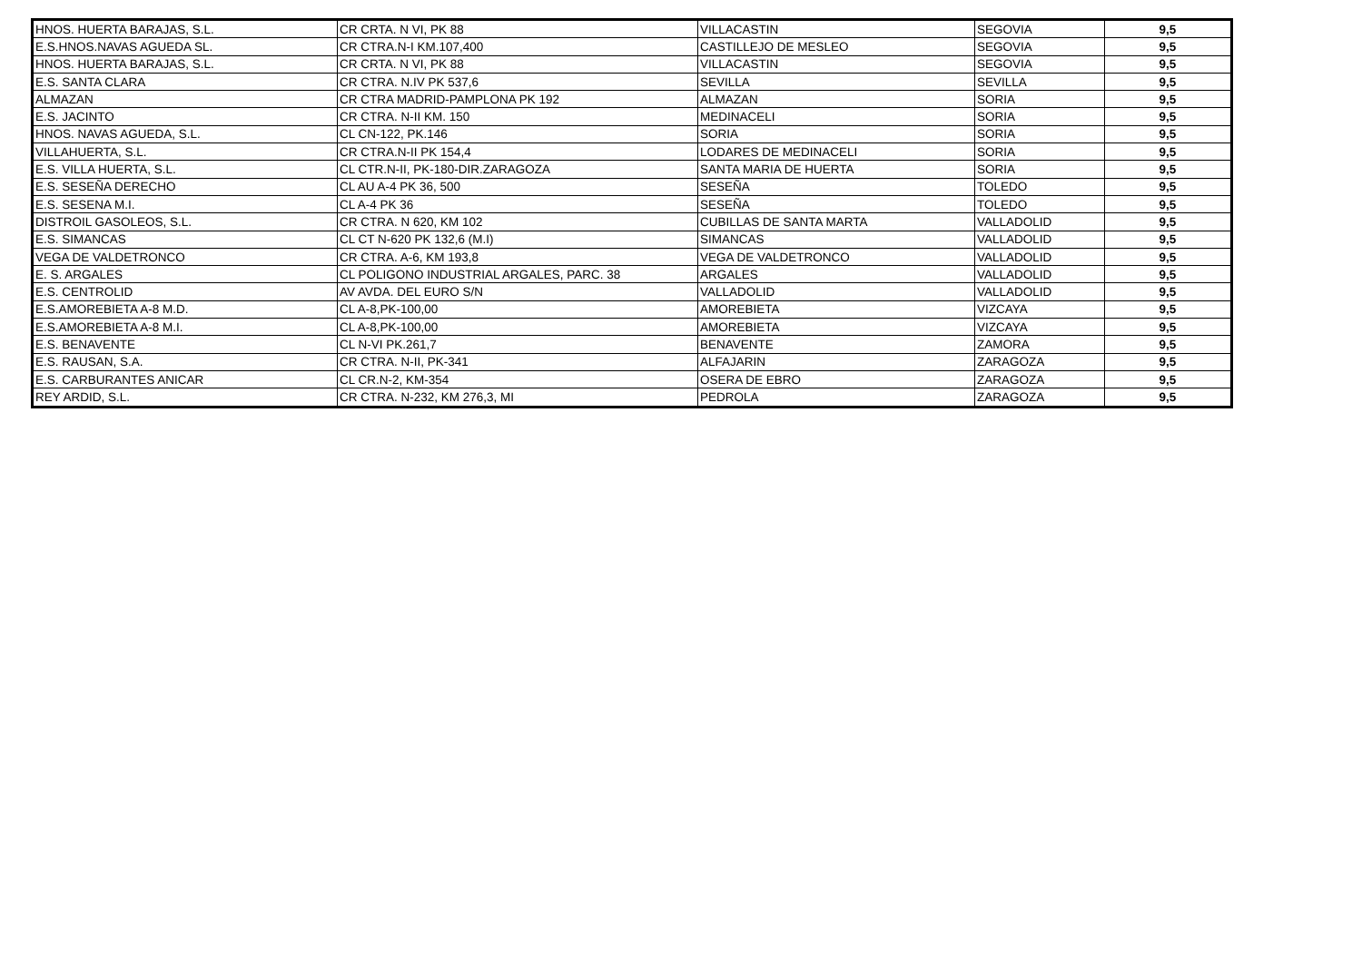| HNOS. HUERTA BARAJAS, S.L. | CR CRTA. N VI, PK 88 | VILLACASTIN | SEGOVIA | 9,5 |
| E.S.HNOS.NAVAS AGUEDA SL. | CR CTRA.N-I KM.107,400 | CASTILLEJO DE MESLEO | SEGOVIA | 9,5 |
| HNOS. HUERTA BARAJAS, S.L. | CR CRTA. N VI, PK 88 | VILLACASTIN | SEGOVIA | 9,5 |
| E.S. SANTA CLARA | CR CTRA. N.IV PK 537,6 | SEVILLA | SEVILLA | 9,5 |
| ALMAZAN | CR CTRA MADRID-PAMPLONA PK 192 | ALMAZAN | SORIA | 9,5 |
| E.S. JACINTO | CR CTRA. N-II KM. 150 | MEDINACELI | SORIA | 9,5 |
| HNOS. NAVAS AGUEDA, S.L. | CL CN-122, PK.146 | SORIA | SORIA | 9,5 |
| VILLAHUERTA, S.L. | CR CTRA.N-II PK 154,4 | LODARES DE MEDINACELI | SORIA | 9,5 |
| E.S. VILLA HUERTA, S.L. | CL CTR.N-II, PK-180-DIR.ZARAGOZA | SANTA MARIA DE HUERTA | SORIA | 9,5 |
| E.S. SESEÑA DERECHO | CL AU A-4 PK 36, 500 | SESEÑA | TOLEDO | 9,5 |
| E.S. SESENA M.I. | CL A-4 PK 36 | SESEÑA | TOLEDO | 9,5 |
| DISTROIL GASOLEOS, S.L. | CR CTRA. N 620, KM 102 | CUBILLAS DE SANTA MARTA | VALLADOLID | 9,5 |
| E.S. SIMANCAS | CL CT N-620 PK 132,6 (M.I) | SIMANCAS | VALLADOLID | 9,5 |
| VEGA DE VALDETRONCO | CR CTRA. A-6, KM 193,8 | VEGA DE VALDETRONCO | VALLADOLID | 9,5 |
| E. S. ARGALES | CL POLIGONO INDUSTRIAL ARGALES, PARC. 38 | ARGALES | VALLADOLID | 9,5 |
| E.S. CENTROLID | AV AVDA. DEL EURO S/N | VALLADOLID | VALLADOLID | 9,5 |
| E.S.AMOREBIETA A-8 M.D. | CL A-8,PK-100,00 | AMOREBIETA | VIZCAYA | 9,5 |
| E.S.AMOREBIETA A-8 M.I. | CL A-8,PK-100,00 | AMOREBIETA | VIZCAYA | 9,5 |
| E.S. BENAVENTE | CL N-VI PK.261,7 | BENAVENTE | ZAMORA | 9,5 |
| E.S. RAUSAN, S.A. | CR CTRA. N-II, PK-341 | ALFAJARIN | ZARAGOZA | 9,5 |
| E.S. CARBURANTES ANICAR | CL CR.N-2, KM-354 | OSERA DE EBRO | ZARAGOZA | 9,5 |
| REY ARDID, S.L. | CR CTRA. N-232, KM 276,3, MI | PEDROLA | ZARAGOZA | 9,5 |